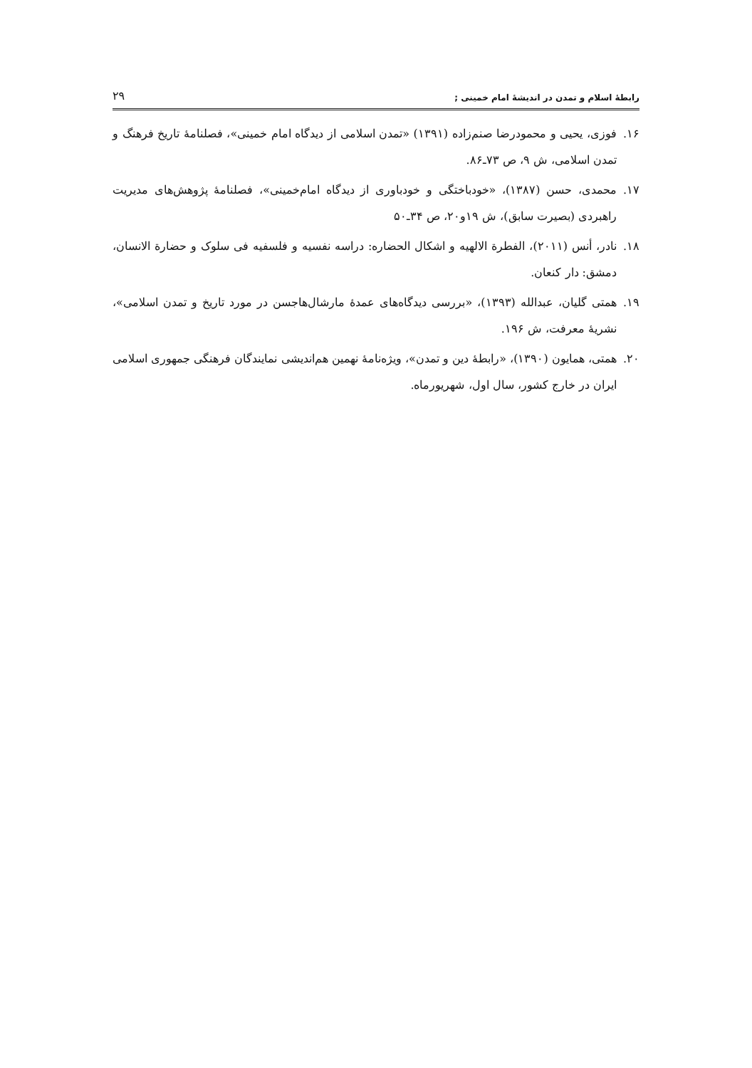رابطهٔ اسلام و تمدن در اندیشهٔ امام خمینی ; ۲۹
۱۶. فوزی، یحیی و محمودرضا صنم‌زاده (۱۳۹۱) «تمدن اسلامی از دیدگاه امام خمینی»، فصلنامهٔ تاریخ فرهنگ و تمدن اسلامی، ش ۹، ص ۷۳ـ۸۶.
۱۷. محمدی، حسن (۱۳۸۷)، «خودباختگی و خودباوری از دیدگاه امام‌خمینی»، فصلنامهٔ پژوهش‌های مدیریت راهبردی (بصیرت سابق)، ش ۱۹و۲۰، ص ۳۴ـ۵۰
۱۸. نادر، أنس (۲۰۱۱)، الفطرة الالهیه و اشکال الحضاره: دراسه نفسیه و فلسفیه فی سلوک و حضارة الانسان، دمشق: دار کنعان.
۱۹. همتی گلیان، عبدالله (۱۳۹۳)، «بررسی دیدگاه‌های عمدهٔ مارشال‌هاجسن در مورد تاریخ و تمدن اسلامی»، نشریهٔ معرفت، ش ۱۹۶.
۲۰. همتی، همایون (۱۳۹۰)، «رابطهٔ دین و تمدن»، ویژه‌نامهٔ نهمین هم‌اندیشی نمایندگان فرهنگی جمهوری اسلامی ایران در خارج کشور، سال اول، شهریورماه.